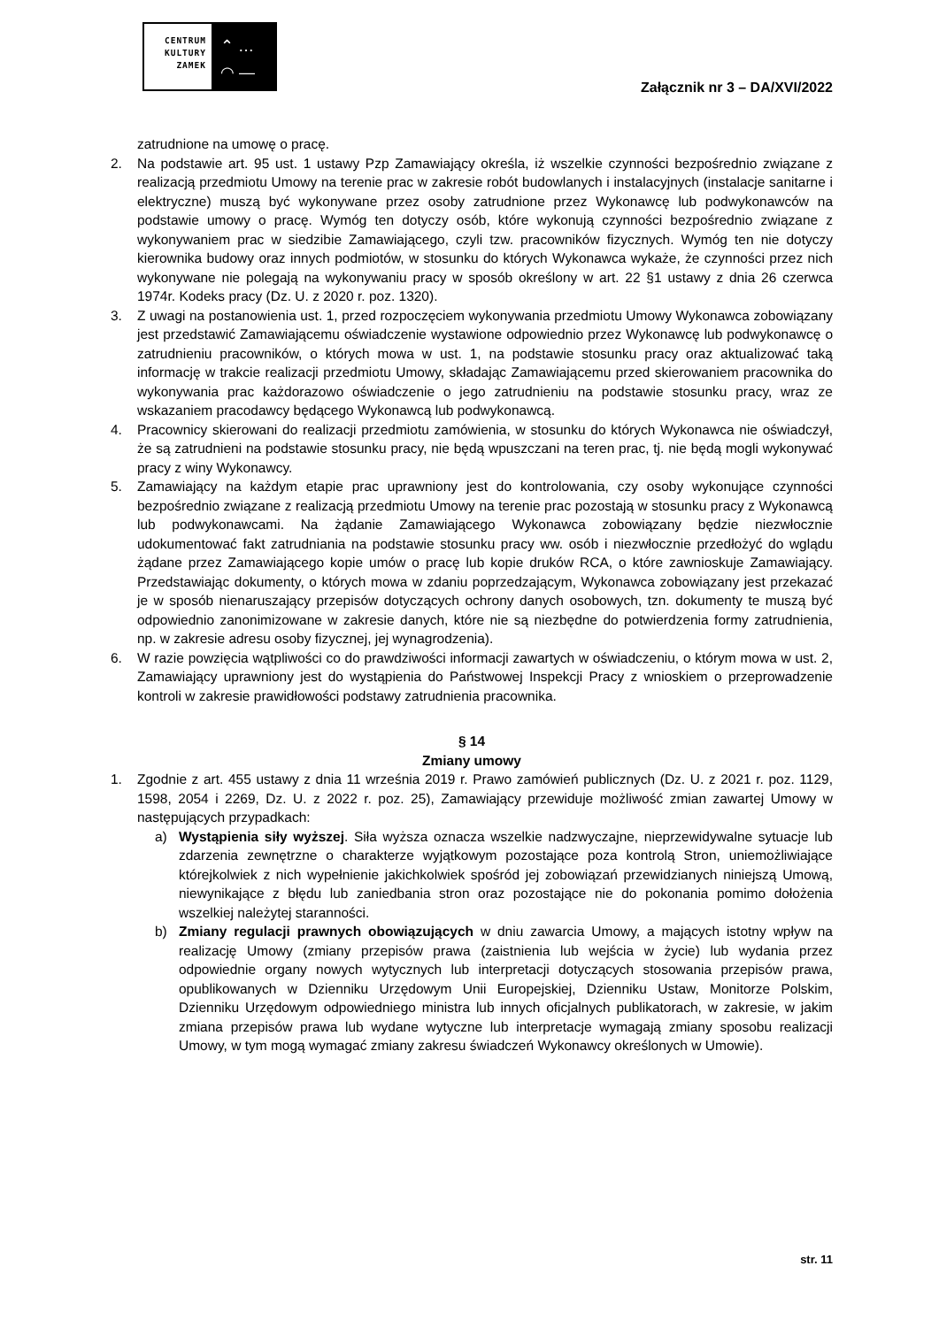CENTRUM
KULTURY
ZAMEK
⌃ …
◠ —
Załącznik nr 3 – DA/XVI/2022
zatrudnione na umowę o pracę.
2. Na podstawie art. 95 ust. 1 ustawy Pzp Zamawiający określa, iż wszelkie czynności bezpośrednio związane z realizacją przedmiotu Umowy na terenie prac w zakresie robót budowlanych i instalacyjnych (instalacje sanitarne i elektryczne) muszą być wykonywane przez osoby zatrudnione przez Wykonawcę lub podwykonawców na podstawie umowy o pracę. Wymóg ten dotyczy osób, które wykonują czynności bezpośrednio związane z wykonywaniem prac w siedzibie Zamawiającego, czyli tzw. pracowników fizycznych. Wymóg ten nie dotyczy kierownika budowy oraz innych podmiotów, w stosunku do których Wykonawca wykaże, że czynności przez nich wykonywane nie polegają na wykonywaniu pracy w sposób określony w art. 22 §1 ustawy z dnia 26 czerwca 1974r. Kodeks pracy (Dz. U. z 2020 r. poz. 1320).
3. Z uwagi na postanowienia ust. 1, przed rozpoczęciem wykonywania przedmiotu Umowy Wykonawca zobowiązany jest przedstawić Zamawiającemu oświadczenie wystawione odpowiednio przez Wykonawcę lub podwykonawcę o zatrudnieniu pracowników, o których mowa w ust. 1, na podstawie stosunku pracy oraz aktualizować taką informację w trakcie realizacji przedmiotu Umowy, składając Zamawiającemu przed skierowaniem pracownika do wykonywania prac każdorazowo oświadczenie o jego zatrudnieniu na podstawie stosunku pracy, wraz ze wskazaniem pracodawcy będącego Wykonawcą lub podwykonawcą.
4. Pracownicy skierowani do realizacji przedmiotu zamówienia, w stosunku do których Wykonawca nie oświadczył, że są zatrudnieni na podstawie stosunku pracy, nie będą wpuszczani na teren prac, tj. nie będą mogli wykonywać pracy z winy Wykonawcy.
5. Zamawiający na każdym etapie prac uprawniony jest do kontrolowania, czy osoby wykonujące czynności bezpośrednio związane z realizacją przedmiotu Umowy na terenie prac pozostają w stosunku pracy z Wykonawcą lub podwykonawcami. Na żądanie Zamawiającego Wykonawca zobowiązany będzie niezwłocznie udokumentować fakt zatrudniania na podstawie stosunku pracy ww. osób i niezwłocznie przedłożyć do wglądu żądane przez Zamawiającego kopie umów o pracę lub kopie druków RCA, o które zawnioskuje Zamawiający. Przedstawiając dokumenty, o których mowa w zdaniu poprzedzającym, Wykonawca zobowiązany jest przekazać je w sposób nienaruszający przepisów dotyczących ochrony danych osobowych, tzn. dokumenty te muszą być odpowiednio zanonimizowane w zakresie danych, które nie są niezbędne do potwierdzenia formy zatrudnienia, np. w zakresie adresu osoby fizycznej, jej wynagrodzenia).
6. W razie powzięcia wątpliwości co do prawdziwości informacji zawartych w oświadczeniu, o którym mowa w ust. 2, Zamawiający uprawniony jest do wystąpienia do Państwowej Inspekcji Pracy z wnioskiem o przeprowadzenie kontroli w zakresie prawidłowości podstawy zatrudnienia pracownika.
§ 14
Zmiany umowy
1. Zgodnie z art. 455 ustawy z dnia 11 września 2019 r. Prawo zamówień publicznych (Dz. U. z 2021 r. poz. 1129, 1598, 2054 i 2269, Dz. U. z 2022 r. poz. 25), Zamawiający przewiduje możliwość zmian zawartej Umowy w następujących przypadkach:
a) Wystąpienia siły wyższej. Siła wyższa oznacza wszelkie nadzwyczajne, nieprzewidywalne sytuacje lub zdarzenia zewnętrzne o charakterze wyjątkowym pozostające poza kontrolą Stron, uniemożliwiające którejkolwiek z nich wypełnienie jakichkolwiek spośród jej zobowiązań przewidzianych niniejszą Umową, niewynikające z błędu lub zaniedbania stron oraz pozostające nie do pokonania pomimo dołożenia wszelkiej należytej staranności.
b) Zmiany regulacji prawnych obowiązujących w dniu zawarcia Umowy, a mających istotny wpływ na realizację Umowy (zmiany przepisów prawa (zaistnienia lub wejścia w życie) lub wydania przez odpowiednie organy nowych wytycznych lub interpretacji dotyczących stosowania przepisów prawa, opublikowanych w Dzienniku Urzędowym Unii Europejskiej, Dzienniku Ustaw, Monitorze Polskim, Dzienniku Urzędowym odpowiedniego ministra lub innych oficjalnych publikatorach, w zakresie, w jakim zmiana przepisów prawa lub wydane wytyczne lub interpretacje wymagają zmiany sposobu realizacji Umowy, w tym mogą wymagać zmiany zakresu świadczeń Wykonawcy określonych w Umowie).
str. 11